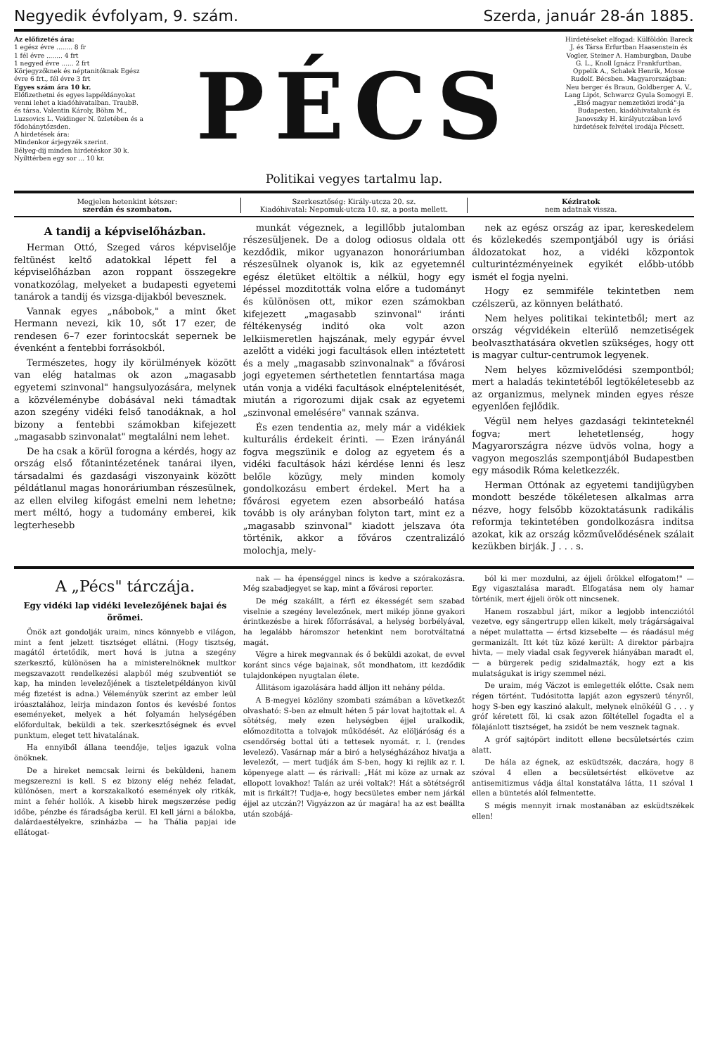Negyedik évfolyam, 9. szám. Szerda, január 28-án 1885.
Az előfizetés ára:
1 egész évre ........ 8 fr
1 fél évre ........ 4 frt
1 negyed évre ...... 2 frt
Körjegyzőknek és néptanitóknak Egész évre 6 frt., fél évre 3 frt
Egyes szám ára 10 kr.
Előfizethetni és egyes lappéldányokat venni lehet a kiadóhivatalban. TraubB. és társa. Valentin Károly, Böhm M., Luzsovics L. Veidinger N. üzletében és a fődohánytőzsden.
A hirdetések ára:
Mindenkor árjegyzék szerint.
Bélyeg-dij minden hirdetéskor 30 k.
Nyilttérben egy sor ... 10 kr.
PÉCS
Politikai vegyes tartalmu lap.
Hirdetéseket elfogad: Külföldön Bareck J. és Társa Erfurtban Haasenstein és Vogler, Steiner A. Hamburgban, Daube G. L., Knoll Ignácz Frankfurtban, Oppelik A., Schalek Henrik, Mosse Rudolf. Bécsben. Magyarországban: Neu berger és Braun, Goldberger A. V., Lang Lipót, Schwarcz Gyula Somogyi E. „Első magyar nemzetközi irodá"-ja Budapesten, kiadóhivatalunk és Janovszky H. királyutczában levő hirdetések felvétel irodája Pécsett.
Megjelen hetenkint kétszer:
szerdán és szombaton.
Szerkesztőség: Király-utcza 20. sz.
Kiadóhivatal: Nepomuk-utcza 10. sz, a posta mellett.
Kéziratok
nem adatnak vissza.
A tandij a képviselőházban.
Herman Ottó, Szeged város képviselője feltünést keltő adatokkal lépett fel a képviselőházban azon roppant összegekre vonatkozólag, melyeket a budapesti egyetemi tanárok a tandij és vizsga-dijakból bevesznek.
Vannak egyes „nábobok," a mint őket Hermann nevezi, kik 10, sőt 17 ezer, de rendesen 6–7 ezer forintocskát sepernek be évenként a fentebbi forrásokból.
Természetes, hogy ily körülmények között van elég hatalmas ok azon „magasabb egyetemi szinvonal" hangsulyozására, melynek a közvéleménybe dobásával neki támadtak azon szegény vidéki felső tanodáknak, a hol bizony a fentebbi számokban kifejezett „magasabb szinvonalat" megtalálni nem lehet.
De ha csak a körül forogna a kérdés, hogy az ország első főtanintézetének tanárai ilyen, társadalmi és gazdasági viszonyaink között példátlanul magas honoráriumban részesülnek, az ellen elvileg kifogást emelni nem lehetne; mert méltó, hogy a tudomány emberei, kik legterhesebb
munkát végeznek, a legillőbb jutalomban részesüljenek. De a dolog odiosus oldala ott kezdődik, mikor ugyanazon honoráriumban részesülnek olyanok is, kik az egyetemnél egész életüket eltöltik a nélkül, hogy egy lépéssel mozditották volna előre a tudományt és különösen ott, mikor ezen számokban kifejezett „magasabb szinvonal" iránti féltékenység inditó oka volt azon lelkiismeretlen hajszának, mely egypár évvel azelőtt a vidéki jogi facultások ellen intéztetett és a mely „magasabb szinvonalnak" a fővárosi jogi egyetemen sérthetetlen fenntartása maga után vonja a vidéki facultások elnéptelenitését, miután a rigorozumi dijak csak az egyetemi „szinvonal emelésére" vannak szánva.
És ezen tendentia az, mely már a vidékiek kulturális érdekeit érinti. — Ezen irányánál fogva megszünik e dolog az egyetem és a vidéki facultások házi kérdése lenni és lesz belőle közügy, mely minden komoly gondolkozásu embert érdekel. Mert ha a fővárosi egyetem ezen absorbeáló hatása tovább is oly arányban folyton tart, mint ez a „magasabb szinvonal" kiadott jelszava óta történik, akkor a főváros czentralizáló molochja, mely-
nek az egész ország az ipar, kereskedelem és közlekedés szempontjából ugy is óriási áldozatokat hoz, a vidéki központok culturintézményeinek egyikét előbb-utóbb ismét el fogja nyelni.
Hogy ez semmiféle tekintetben nem czélszerü, az könnyen belátható.
Nem helyes politikai tekintetből; mert az ország végvidékein elterülő nemzetiségek beolvaszthatására okvetlen szükséges, hogy ott is magyar cultur-centrumok legyenek.
Nem helyes közmivelődési szempontból; mert a haladás tekintetéből legtökéletesebb az az organizmus, melynek minden egyes része egyenlően fejlődik.
Végül nem helyes gazdasági tekinteteknél fogva; mert lehetetlenség, hogy Magyarországra nézve üdvös volna, hogy a vagyon megoszlás szempontjából Budapestben egy második Róma keletkezzék.
Herman Ottónak az egyetemi tandijügyben mondott beszéde tökéletesen alkalmas arra nézve, hogy felsőbb közoktatásunk radikális reformja tekintetében gondolkozásra inditsa azokat, kik az ország közművelődésének szálait kezükben birják. J . . . s.
A „Pécs" tárczája.
Egy vidéki lap vidéki levelezőjének bajai és örömei.
Önök azt gondolják uraim, nincs könnyebb e világon, mint a fent jelzett tisztséget ellátni. (Hogy tisztség, magától értetődik, mert hová is jutna a szegény szerkesztő, különösen ha a ministerelnöknek multkor megszavazott rendelkezési alapból még szubventiót se kap, ha minden levelezőjének a tiszteletpéldányon kivül még fizetést is adna.) Véleményük szerint az ember leül iróasztalához, leirja mindazon fontos és kevésbé fontos eseményeket, melyek a hét folyamán helységében előfordultak, beküldi a tek. szerkesztőségnek és evvel punktum, eleget tett hivatalának.
Ha ennyiből állana teendője, teljes igazuk volna önöknek.
De a hireket nemcsak leirni és beküldeni, hanem megszerezni is kell. S ez bizony elég nehéz feladat, különösen, mert a korszakalkotó események oly ritkák, mint a fehér hollók. A kisebb hirek megszerzése pedig időbe, pénzbe és fáradságba kerül. El kell járni a bálokba, dalárdaestélyekre, szinházba — ha Thália papjai ide ellátogat-
nak — ha épenséggel nincs is kedve a szórakozásra. Még szabadjegyet se kap, mint a fővárosi reporter.
De még szakállt, a férfi ez ékességét sem szabad viselnie a szegény levelezőnek, mert mikép jönne gyakori érintkezésbe a hirek főforrásával, a helység borbélyával, ha legalább háromszor hetenkint nem borotváltatná magát.
Végre a hirek megvannak és ő beküldi azokat, de evvel koránt sincs vége bajainak, sőt mondhatom, itt kezdődik tulajdonképen nyugtalan élete.
Állitásom igazolására hadd álljon itt nehány példa.
A B-megyei közlöny szombati számában a következőt olvasható: S-ben az elmult héten 5 pár lovat hajtottak el. A sötétség, mely ezen helységben éjjel uralkodik, előmozditotta a tolvajok működését. Az elöljáróság és a csendőrség bottal üti a tettesek nyomát. r. l. (rendes levelező). Vasárnap már a biró a helységházához hivatja a levelezőt, — mert tudják ám S-ben, hogy ki rejlik az r. l. köpenyege alatt — és rárivall: „Hát mi köze az urnak az ellopott lovakhoz! Talán az uréi voltak?! Hát a sötétségről mit is firkált?! Tudja-e, hogy becsületes ember nem járkál éjjel az utczán?! Vigyázzon az úr magára! ha az est beállta után szobájá-
ból ki mer mozdulni, az éjjeli őrökkel elfogatom!" — Egy vigasztalása maradt. Elfogatása nem oly hamar történik, mert éjjeli örök ott nincsenek.
Hanem roszabbul járt, mikor a legjobb intencziótól vezetve, egy sängertrupp ellen kikelt, mely trágárságaival a népet mulattatta — értsd kizsebelte — és ráadásul még germanizált. Itt két tüz közé került: A direktor párbajra hivta, — mely viadal csak fegyverek hiányában maradt el, — a bürgerek pedig szidalmazták, hogy ezt a kis mulatságukat is irigy szemmel nézi.
De uraim, még Váczot is emlegették előtte. Csak nem régen történt. Tudósitotta lapját azon egyszerü tényről, hogy S-ben egy kaszinó alakult, melynek elnökéül G . . . y gróf kéretett föl, ki csak azon föltétellel fogadta el a fölajánlott tisztséget, ha zsidót be nem vesznek tagnak.
A gróf sajtópört inditott ellene becsületsértés czim alatt.
De hála az égnek, az esküdtszék, daczára, hogy 8 szóval 4 ellen a becsületsértést elkövetve az antisemitizmus vádja által konstatálva látta, 11 szóval 1 ellen a büntetés alól felmentette.
S mégis mennyit irnak mostanában az esküdtszékek ellen!